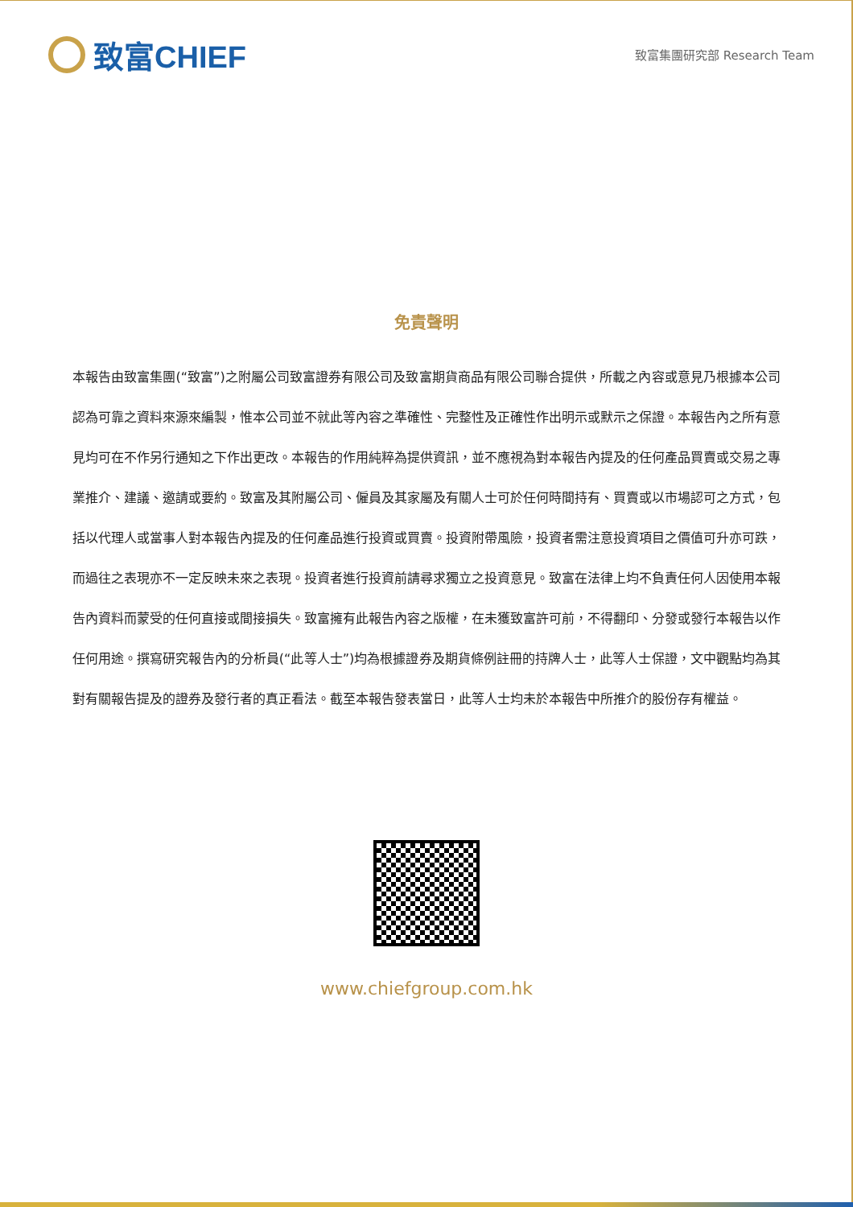致富CHIEF
致富集團研究部 Research Team
免責聲明
本報告由致富集團(“致富”)之附屬公司致富證券有限公司及致富期貨商品有限公司聯合提供，所載之內容或意見乃根據本公司認為可靠之資料來源來編製，惟本公司並不就此等內容之準確性、完整性及正確性作出明示或默示之保證。本報告內之所有意見均可在不作另行通知之下作出更改。本報告的作用純粹為提供資訊，並不應視為對本報告內提及的任何產品買賣或交易之專業推介、建議、邀請或要約。致富及其附屬公司、僱員及其家屬及有關人士可於任何時間持有、買賣或以市場認可之方式，包括以代理人或當事人對本報告內提及的任何產品進行投資或買賣。投資附帶風險，投資者需注意投資項目之價值可升亦可跌，而過往之表現亦不一定反映未來之表現。投資者進行投資前請尋求獨立之投資意見。致富在法律上均不負責任何人因使用本報告內資料而蒙受的任何直接或間接損失。致富擁有此報告內容之版權，在未獲致富許可前，不得翻印、分發或發行本報告以作任何用途。撰寫研究報告內的分析員(“此等人士”)均為根據證券及期貨條例註冊的持牌人士，此等人士保證，文中觀點均為其對有關報告提及的證券及發行者的真正看法。截至本報告發表當日，此等人士均未於本報告中所推介的股份存有權益。
www.chiefgroup.com.hk